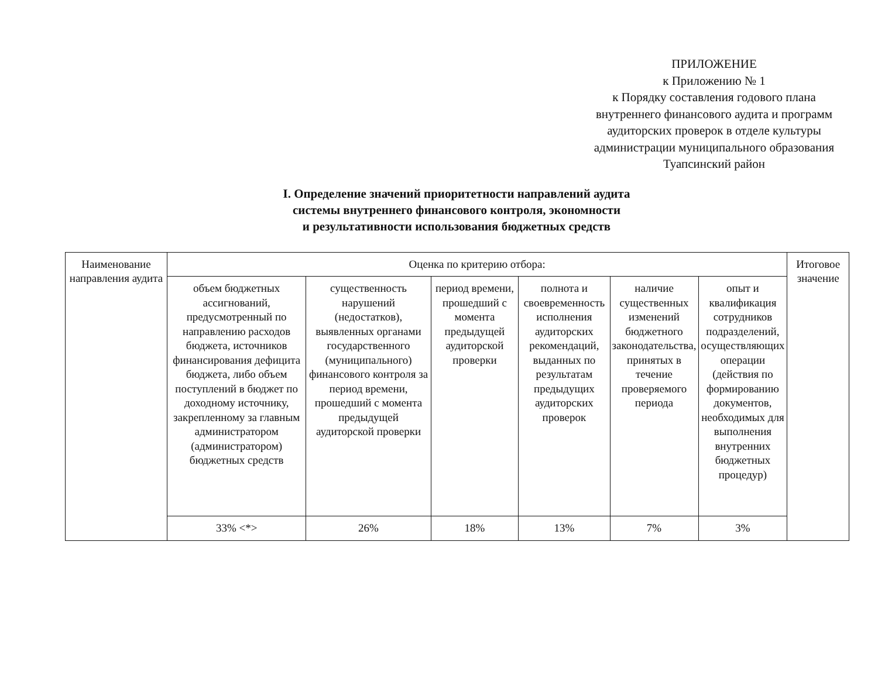ПРИЛОЖЕНИЕ
к Приложению № 1
к Порядку составления годового плана внутреннего финансового аудита и программ аудиторских проверок в отделе культуры администрации муниципального образования
Туапсинский район
I. Определение значений приоритетности направлений аудита
системы внутреннего финансового контроля, экономности
и результативности использования бюджетных средств
| Наименование направления аудита | Оценка по критерию отбора: | | | | | | Итоговое значение |
| | объем бюджетных ассигнований, предусмотренный по направлению расходов бюджета, источников финансирования дефицита бюджета, либо объем поступлений в бюджет по доходному источнику, закрепленному за главным администратором (администратором) бюджетных средств | существенность нарушений (недостатков), выявленных органами государственного (муниципального) финансового контроля за период времени, прошедший с момента предыдущей аудиторской проверки | период времени, прошедший с момента предыдущей аудиторской проверки | полнота и своевременность исполнения аудиторских рекомендаций, выданных по результатам предыдущих аудиторских проверок | наличие существенных изменений бюджетного законодательства, принятых в течение проверяемого периода | опыт и квалификация сотрудников подразделений, осуществляющих операции (действия по формированию документов, необходимых для выполнения внутренних бюджетных процедур) | |
| | 33% <*> | 26% | 18% | 13% | 7% | 3% | |